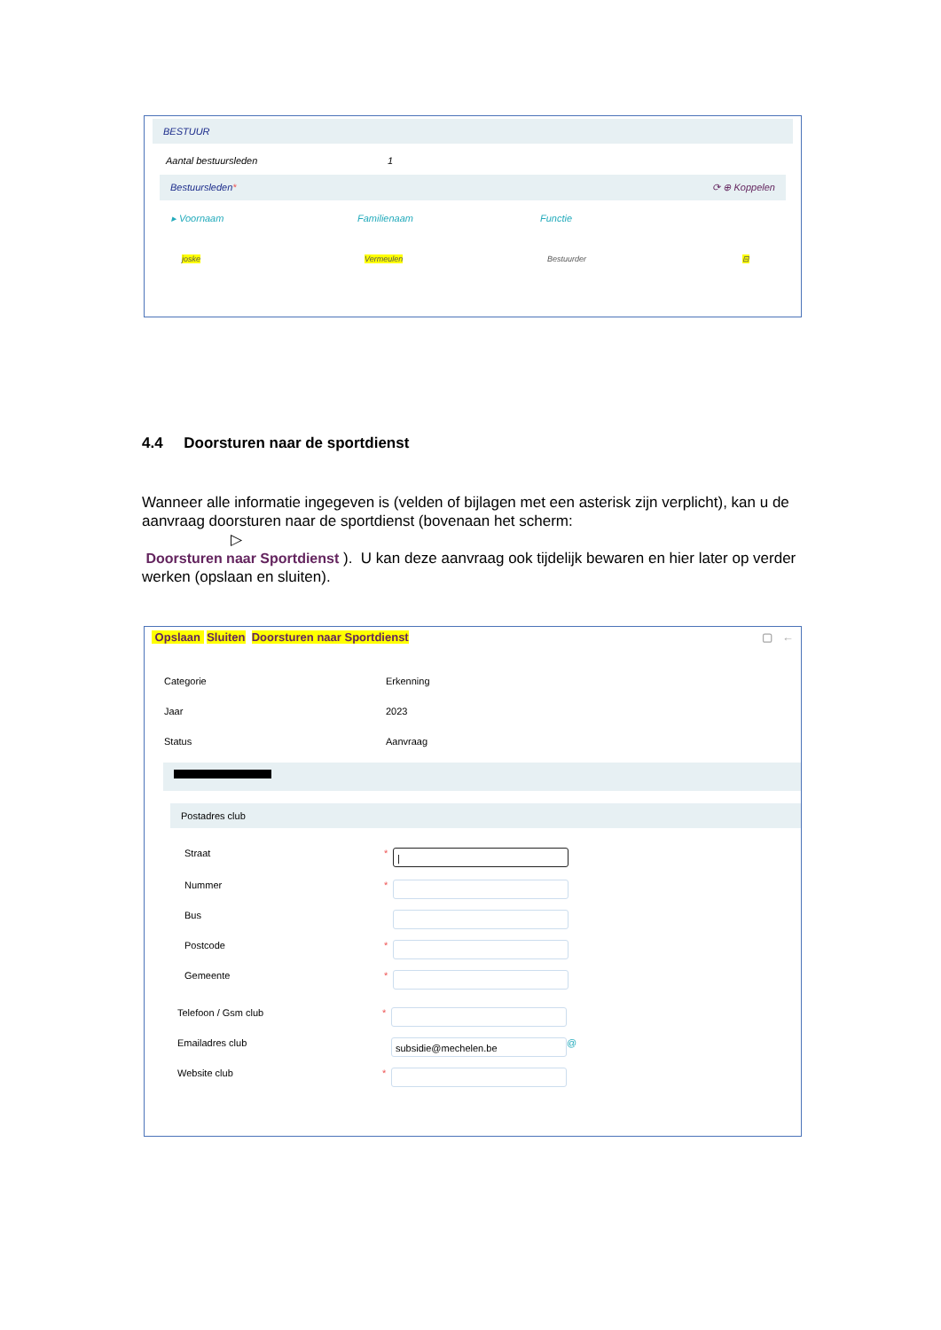BESTUUR
Aantal bestuursleden 1
Bestuursleden* ⟳ ⊕ Koppelen
▸ Voornaam Familienaam Functie
joske Vermeulen Bestuurder ⊟
4.4 Doorsturen naar de sportdienst
Wanneer alle informatie ingegeven is (velden of bijlagen met een asterisk zijn verplicht), kan u de aanvraag doorsturen naar de sportdienst (bovenaan het scherm:
▷
Doorsturen naar Sportdienst ). U kan deze aanvraag ook tijdelijk bewaren en hier later op verder werken (opslaan en sluiten).
Opslaan Sluiten Doorsturen naar Sportdienst ▢ ←
Categorie Erkenning
Jaar 2023
Status Aanvraag
Postadres club
Straat * |
Nummer *
Bus
Postcode *
Gemeente *
Telefoon / Gsm club *
Emailadres club subsidie@mechelen.be @
Website club *